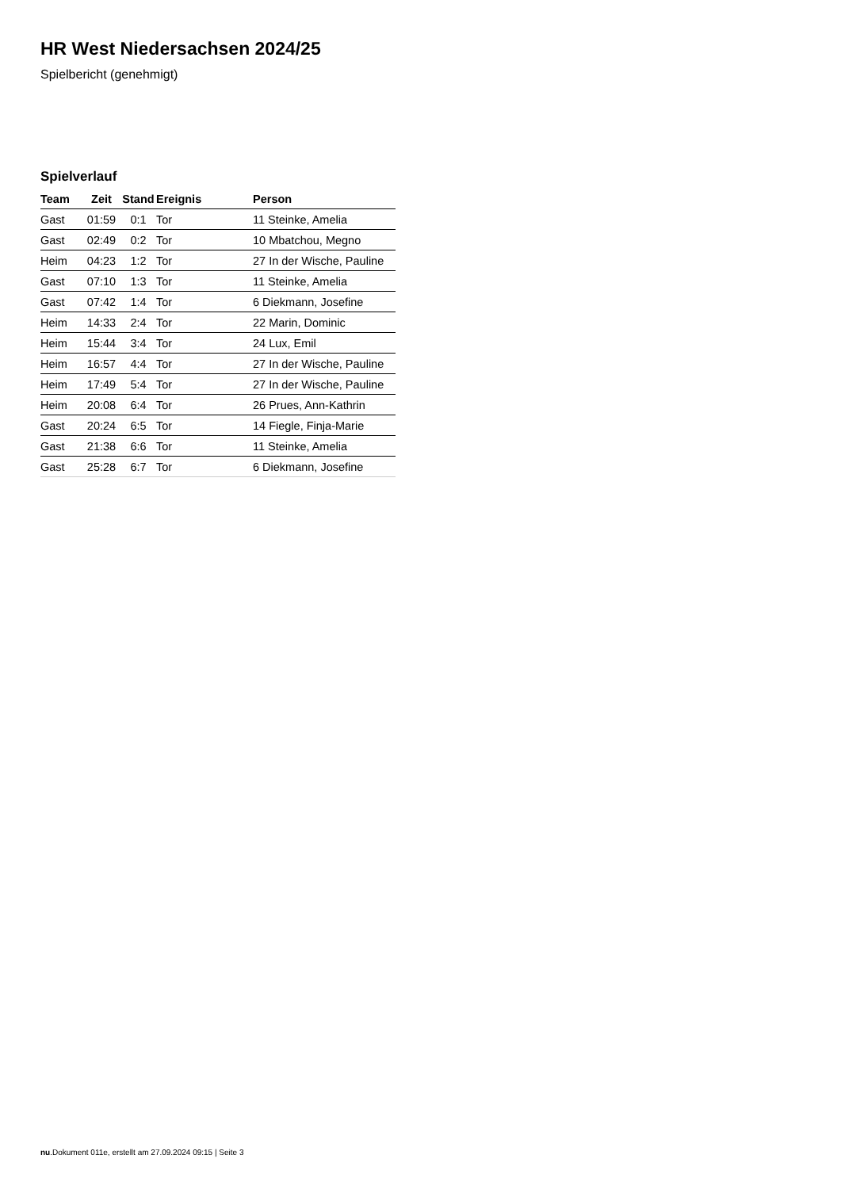HR West Niedersachsen 2024/25
Spielbericht (genehmigt)
Spielverlauf
| Team | Zeit | Stand | Ereignis | Person |
| --- | --- | --- | --- | --- |
| Gast | 01:59 | 0:1 | Tor | 11 Steinke, Amelia |
| Gast | 02:49 | 0:2 | Tor | 10 Mbatchou, Megno |
| Heim | 04:23 | 1:2 | Tor | 27 In der Wische, Pauline |
| Gast | 07:10 | 1:3 | Tor | 11 Steinke, Amelia |
| Gast | 07:42 | 1:4 | Tor | 6 Diekmann, Josefine |
| Heim | 14:33 | 2:4 | Tor | 22 Marin, Dominic |
| Heim | 15:44 | 3:4 | Tor | 24 Lux, Emil |
| Heim | 16:57 | 4:4 | Tor | 27 In der Wische, Pauline |
| Heim | 17:49 | 5:4 | Tor | 27 In der Wische, Pauline |
| Heim | 20:08 | 6:4 | Tor | 26 Prues, Ann-Kathrin |
| Gast | 20:24 | 6:5 | Tor | 14 Fiegle, Finja-Marie |
| Gast | 21:38 | 6:6 | Tor | 11 Steinke, Amelia |
| Gast | 25:28 | 6:7 | Tor | 6 Diekmann, Josefine |
nu.Dokument 011e, erstellt am 27.09.2024 09:15 | Seite 3